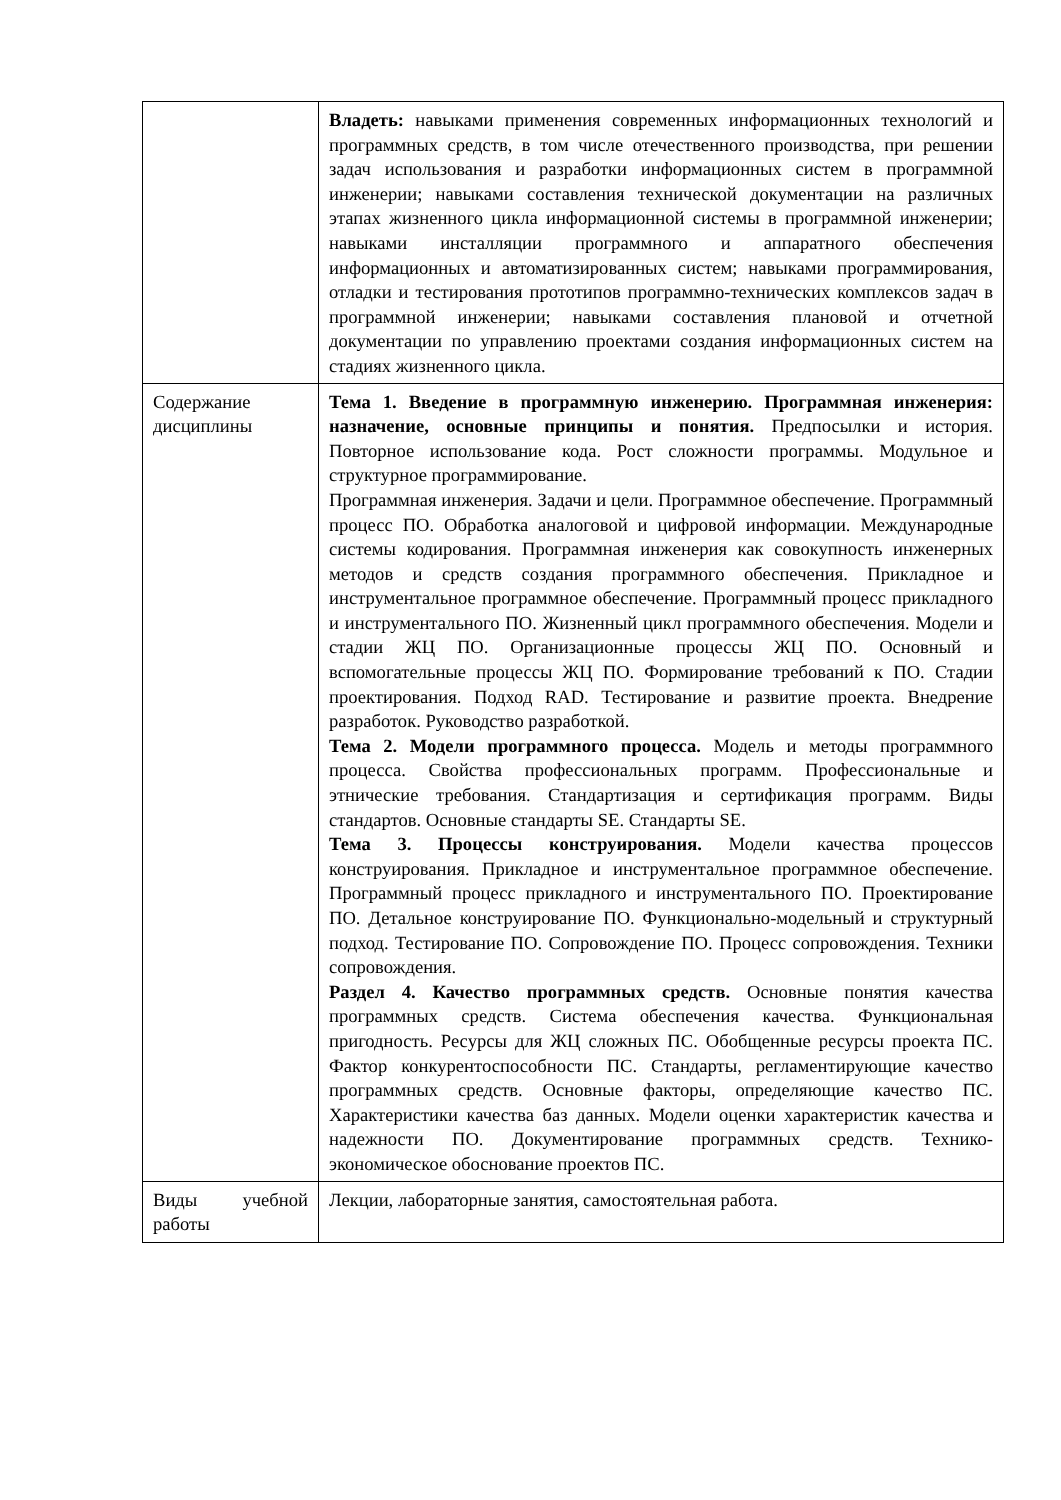| | Владеть: навыками применения современных информационных технологий и программных средств, в том числе отечественного производства, при решении задач использования и разработки информационных систем в программной инженерии; навыками составления технической документации на различных этапах жизненного цикла информационной системы в программной инженерии; навыками инсталляции программного и аппаратного обеспечения информационных и автоматизированных систем; навыками программирования, отладки и тестирования прототипов программно-технических комплексов задач в программной инженерии; навыками составления плановой и отчетной документации по управлению проектами создания информационных систем на стадиях жизненного цикла. |
| Содержание дисциплины | Тема 1. Введение в программную инженерию. Программная инженерия: назначение, основные принципы и понятия. Предпосылки и история. Повторное использование кода. Рост сложности программы. Модульное и структурное программирование. Программная инженерия. Задачи и цели. Программное обеспечение. Программный процесс ПО. Обработка аналоговой и цифровой информации. Международные системы кодирования. Программная инженерия как совокупность инженерных методов и средств создания программного обеспечения. Прикладное и инструментальное программное обеспечение. Программный процесс прикладного и инструментального ПО. Жизненный цикл программного обеспечения. Модели и стадии ЖЦ ПО. Организационные процессы ЖЦ ПО. Основный и вспомогательные процессы ЖЦ ПО. Формирование требований к ПО. Стадии проектирования. Подход RAD. Тестирование и развитие проекта. Внедрение разработок. Руководство разработкой. Тема 2. Модели программного процесса. Модель и методы программного процесса. Свойства профессиональных программ. Профессиональные и этнические требования. Стандартизация и сертификация программ. Виды стандартов. Основные стандарты SE. Стандарты SE. Тема 3. Процессы конструирования. Модели качества процессов конструирования. Прикладное и инструментальное программное обеспечение. Программный процесс прикладного и инструментального ПО. Проектирование ПО. Детальное конструирование ПО. Функционально-модельный и структурный подход. Тестирование ПО. Сопровождение ПО. Процесс сопровождения. Техники сопровождения. Раздел 4. Качество программных средств. Основные понятия качества программных средств. Система обеспечения качества. Функциональная пригодность. Ресурсы для ЖЦ сложных ПС. Обобщенные ресурсы проекта ПС. Фактор конкурентоспособности ПС. Стандарты, регламентирующие качество программных средств. Основные факторы, определяющие качество ПС. Характеристики качества баз данных. Модели оценки характеристик качества и надежности ПО. Документирование программных средств. Технико-экономическое обоснование проектов ПС. |
| Виды учебной работы | Лекции, лабораторные занятия, самостоятельная работа. |